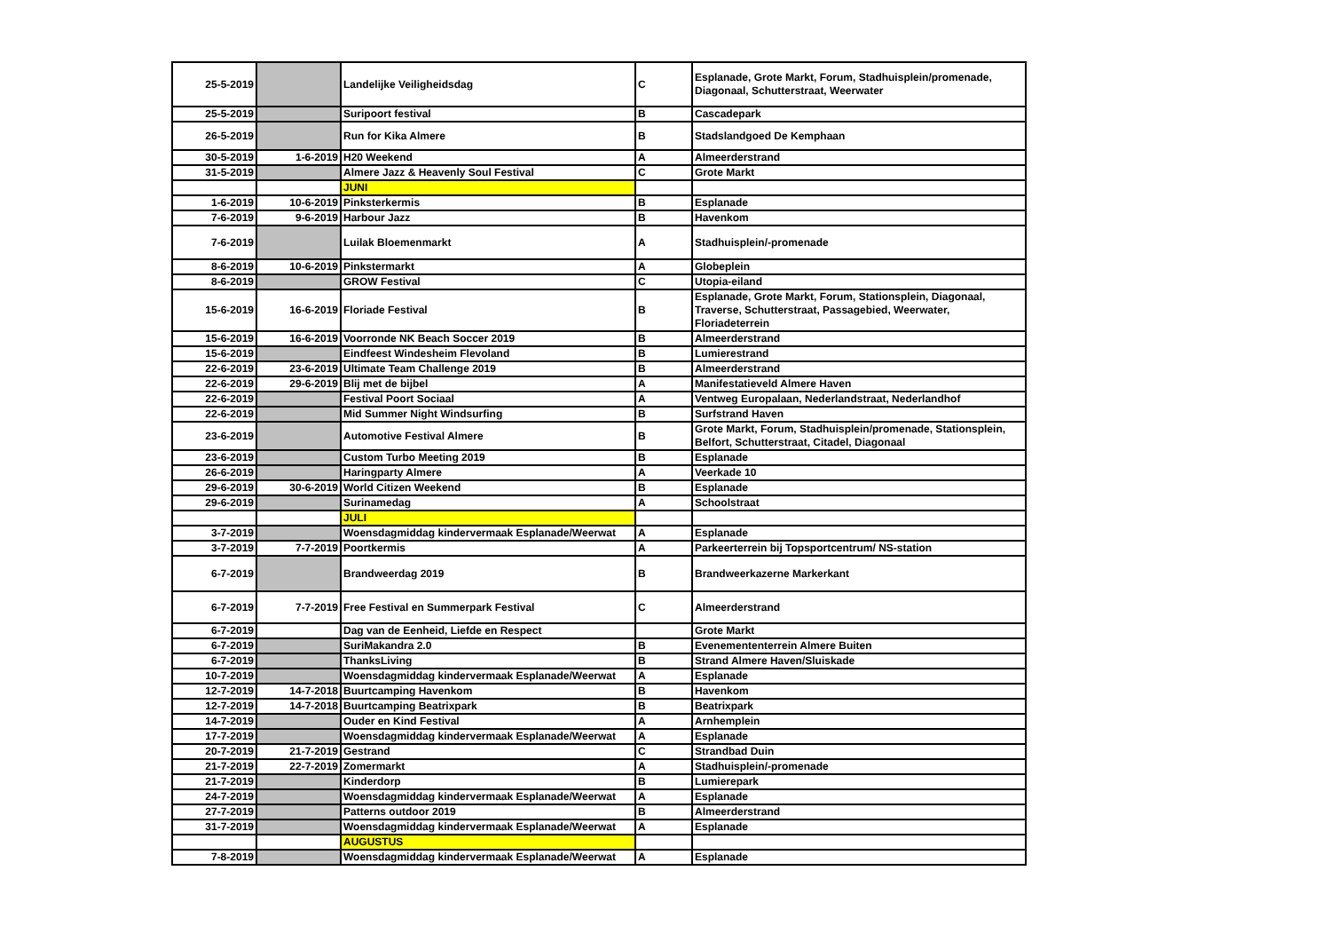| 25-5-2019 | | Landelijke Veiligheidsdag | C | Esplanade, Grote Markt, Forum, Stadhuisplein/promenade, Diagonaal, Schutterstraat, Weerwater |
| 25-5-2019 | | Suripoort festival | B | Cascadepark |
| 26-5-2019 | | Run for Kika Almere | B | Stadslandgoed De Kemphaan |
| 30-5-2019 | 1-6-2019 | H20 Weekend | A | Almeerderstrand |
| 31-5-2019 | | Almere Jazz & Heavenly Soul Festival | C | Grote Markt |
| | | JUNI | | |
| 1-6-2019 | 10-6-2019 | Pinksterkermis | B | Esplanade |
| 7-6-2019 | 9-6-2019 | Harbour Jazz | B | Havenkom |
| 7-6-2019 | | Luilak Bloemenmarkt | A | Stadhuisplein/-promenade |
| 8-6-2019 | 10-6-2019 | Pinkstermarkt | A | Globeplein |
| 8-6-2019 | | GROW Festival | C | Utopia-eiland |
| 15-6-2019 | 16-6-2019 | Floriade Festival | B | Esplanade, Grote Markt, Forum, Stationsplein, Diagonaal, Traverse, Schutterstraat, Passagebied, Weerwater, Floriadeterrein |
| 15-6-2019 | 16-6-2019 | Voorronde NK Beach Soccer 2019 | B | Almeerderstrand |
| 15-6-2019 | | Eindfeest Windesheim Flevoland | B | Lumierestrand |
| 22-6-2019 | 23-6-2019 | Ultimate Team Challenge 2019 | B | Almeerderstrand |
| 22-6-2019 | 29-6-2019 | Blij met de bijbel | A | Manifestatieveld Almere Haven |
| 22-6-2019 | | Festival Poort Sociaal | A | Ventweg Europalaan, Nederlandstraat, Nederlandhof |
| 22-6-2019 | | Mid Summer Night Windsurfing | B | Surfstrand Haven |
| 23-6-2019 | | Automotive Festival Almere | B | Grote Markt, Forum, Stadhuisplein/promenade, Stationsplein, Belfort, Schutterstraat, Citadel, Diagonaal |
| 23-6-2019 | | Custom Turbo Meeting 2019 | B | Esplanade |
| 26-6-2019 | | Haringparty Almere | A | Veerkade 10 |
| 29-6-2019 | 30-6-2019 | World Citizen Weekend | B | Esplanade |
| 29-6-2019 | | Surinamedag | A | Schoolstraat |
| | | JULI | | |
| 3-7-2019 | | Woensdagmiddag kindervermaak Esplanade/Weerwat | A | Esplanade |
| 3-7-2019 | 7-7-2019 | Poortkermis | A | Parkeerterrein bij Topsportcentrum/ NS-station |
| 6-7-2019 | | Brandweerdag 2019 | B | Brandweerkazerne Markerkant |
| 6-7-2019 | 7-7-2019 | Free Festival en Summerpark Festival | C | Almeerderstrand |
| 6-7-2019 | | Dag van de Eenheid, Liefde en Respect | | Grote Markt |
| 6-7-2019 | | SuriMakandra 2.0 | B | Evenemententerrein Almere Buiten |
| 6-7-2019 | | ThanksLiving | B | Strand Almere Haven/Sluiskade |
| 10-7-2019 | | Woensdagmiddag kindervermaak Esplanade/Weerwat | A | Esplanade |
| 12-7-2019 | 14-7-2018 | Buurtcamping Havenkom | B | Havenkom |
| 12-7-2019 | 14-7-2018 | Buurtcamping Beatrixpark | B | Beatrixpark |
| 14-7-2019 | | Ouder en Kind Festival | A | Arnhemplein |
| 17-7-2019 | | Woensdagmiddag kindervermaak Esplanade/Weerwat | A | Esplanade |
| 20-7-2019 | 21-7-2019 | Gestrand | C | Strandbad Duin |
| 21-7-2019 | 22-7-2019 | Zomermarkt | A | Stadhuisplein/-promenade |
| 21-7-2019 | | Kinderdorp | B | Lumierepark |
| 24-7-2019 | | Woensdagmiddag kindervermaak Esplanade/Weerwat | A | Esplanade |
| 27-7-2019 | | Patterns outdoor 2019 | B | Almeerderstrand |
| 31-7-2019 | | Woensdagmiddag kindervermaak Esplanade/Weerwat | A | Esplanade |
| | | AUGUSTUS | | |
| 7-8-2019 | | Woensdagmiddag kindervermaak Esplanade/Weerwat | A | Esplanade |